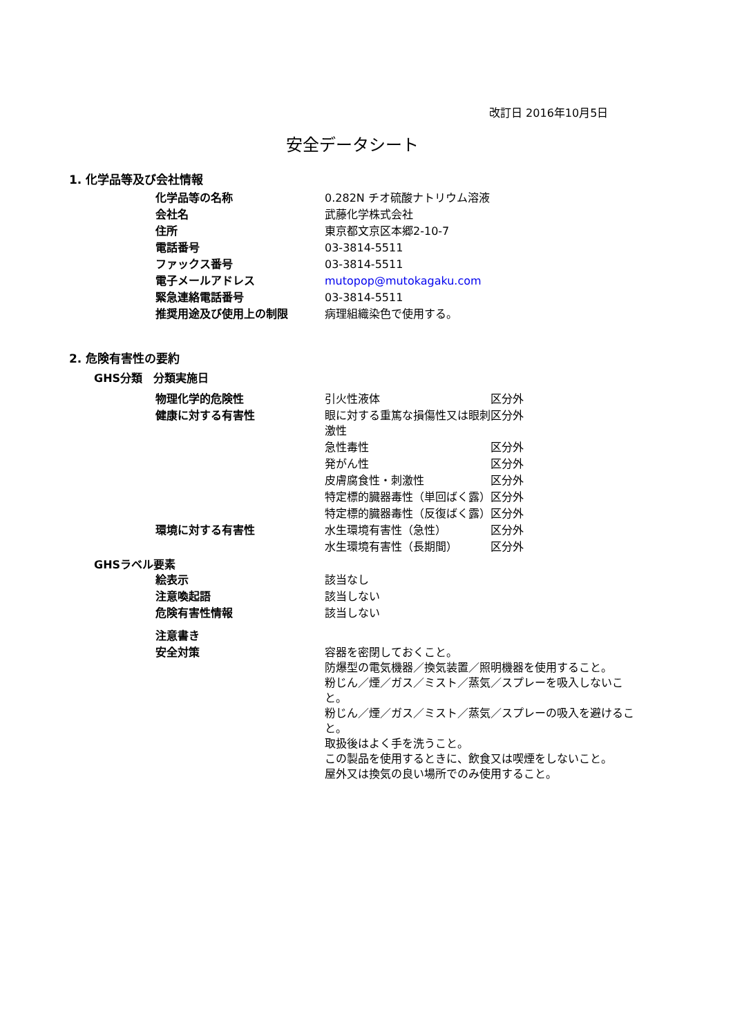改訂日 2016年10月5日
安全データシート
1. 化学品等及び会社情報
| | 化学品等の名称 | 0.282N チオ硫酸ナトリウム溶液 |
| | 会社名 | 武藤化学株式会社 |
| | 住所 | 東京都文京区本郷2-10-7 |
| | 電話番号 | 03-3814-5511 |
| | ファックス番号 | 03-3814-5511 |
| | 電子メールアドレス | mutopop@mutokagaku.com |
| | 緊急連絡電話番号 | 03-3814-5511 |
| | 推奨用途及び使用上の制限 | 病理組織染色で使用する。 |
2. 危険有害性の要約
GHS分類　分類実施日
| | 物理化学的危険性 | 引火性液体 | 区分外 |
| | 健康に対する有害性 | 眼に対する重篤な損傷性又は眼刺激性 | 区分外 |
| | | 急性毒性 | 区分外 |
| | | 発がん性 | 区分外 |
| | | 皮膚腐食性・刺激性 | 区分外 |
| | | 特定標的臓器毒性（単回ばく露） | 区分外 |
| | | 特定標的臓器毒性（反復ばく露） | 区分外 |
| | 環境に対する有害性 | 水生環境有害性（急性） | 区分外 |
| | | 水生環境有害性（長期間） | 区分外 |
GHSラベル要素
| | 絵表示 | 該当なし |
| | 注意喚起語 | 該当しない |
| | 危険有害性情報 | 該当しない |
| | 注意書き | |
| | 安全対策 | 容器を密閉しておくこと。 防爆型の電気機器／換気装置／照明機器を使用すること。 粉じん／煙／ガス／ミスト／蒸気／スプレーを吸入しないこと。 粉じん／煙／ガス／ミスト／蒸気／スプレーの吸入を避けること。 取扱後はよく手を洗うこと。 この製品を使用するときに、飲食又は喫煙をしないこと。 屋外又は換気の良い場所でのみ使用すること。 |